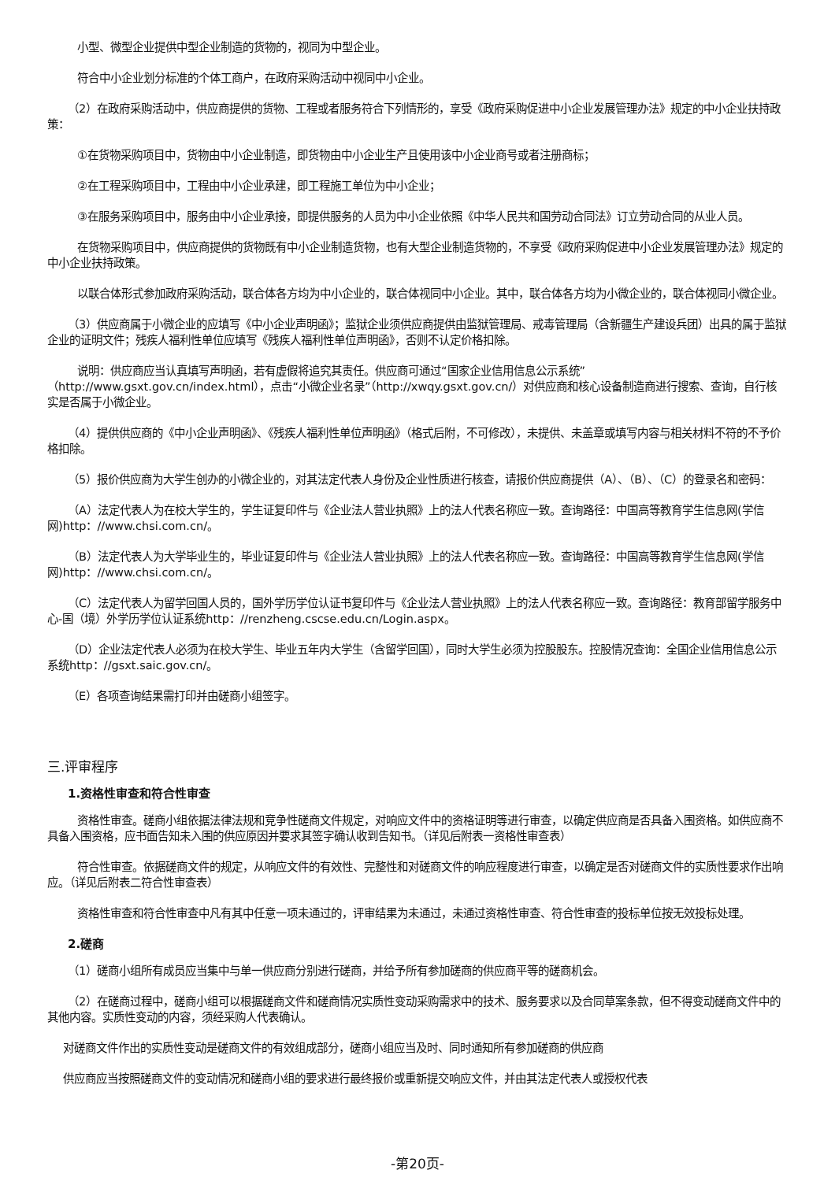小型、微型企业提供中型企业制造的货物的，视同为中型企业。
符合中小企业划分标准的个体工商户，在政府采购活动中视同中小企业。
（2）在政府采购活动中，供应商提供的货物、工程或者服务符合下列情形的，享受《政府采购促进中小企业发展管理办法》规定的中小企业扶持政策：
①在货物采购项目中，货物由中小企业制造，即货物由中小企业生产且使用该中小企业商号或者注册商标；
②在工程采购项目中，工程由中小企业承建，即工程施工单位为中小企业；
③在服务采购项目中，服务由中小企业承接，即提供服务的人员为中小企业依照《中华人民共和国劳动合同法》订立劳动合同的从业人员。
在货物采购项目中，供应商提供的货物既有中小企业制造货物，也有大型企业制造货物的，不享受《政府采购促进中小企业发展管理办法》规定的中小企业扶持政策。
以联合体形式参加政府采购活动，联合体各方均为中小企业的，联合体视同中小企业。其中，联合体各方均为小微企业的，联合体视同小微企业。
（3）供应商属于小微企业的应填写《中小企业声明函》；监狱企业须供应商提供由监狱管理局、戒毒管理局（含新疆生产建设兵团）出具的属于监狱企业的证明文件；残疾人福利性单位应填写《残疾人福利性单位声明函》，否则不认定价格扣除。
说明：供应商应当认真填写声明函，若有虚假将追究其责任。供应商可通过“国家企业信用信息公示系统”（http://www.gsxt.gov.cn/index.html），点击“小微企业名录”（http://xwqy.gsxt.gov.cn/）对供应商和核心设备制造商进行搜索、查询，自行核实是否属于小微企业。
（4）提供供应商的《中小企业声明函》、《残疾人福利性单位声明函》（格式后附，不可修改），未提供、未盖章或填写内容与相关材料不符的不予价格扣除。
（5）报价供应商为大学生创办的小微企业的，对其法定代表人身份及企业性质进行核查，请报价供应商提供（A）、（B）、（C）的登录名和密码：
（A）法定代表人为在校大学生的，学生证复印件与《企业法人营业执照》上的法人代表名称应一致。查询路径：中国高等教育学生信息网(学信网)http：//www.chsi.com.cn/。
（B）法定代表人为大学毕业生的，毕业证复印件与《企业法人营业执照》上的法人代表名称应一致。查询路径：中国高等教育学生信息网(学信网)http：//www.chsi.com.cn/。
（C）法定代表人为留学回国人员的，国外学历学位认证书复印件与《企业法人营业执照》上的法人代表名称应一致。查询路径：教育部留学服务中心-国（境）外学历学位认证系统http：//renzheng.cscse.edu.cn/Login.aspx。
（D）企业法定代表人必须为在校大学生、毕业五年内大学生（含留学回国），同时大学生必须为控股股东。控股情况查询：全国企业信用信息公示系统http：//gsxt.saic.gov.cn/。
（E）各项查询结果需打印并由磋商小组签字。
三.评审程序
1.资格性审查和符合性审查
资格性审查。磋商小组依据法律法规和竞争性磋商文件规定，对响应文件中的资格证明等进行审查，以确定供应商是否具备入围资格。如供应商不具备入围资格，应书面告知未入围的供应原因并要求其签字确认收到告知书。（详见后附表一资格性审查表）
符合性审查。依据磋商文件的规定，从响应文件的有效性、完整性和对磋商文件的响应程度进行审查，以确定是否对磋商文件的实质性要求作出响应。（详见后附表二符合性审查表）
资格性审查和符合性审查中凡有其中任意一项未通过的，评审结果为未通过，未通过资格性审查、符合性审查的投标单位按无效投标处理。
2.磋商
（1）磋商小组所有成员应当集中与单一供应商分别进行磋商，并给予所有参加磋商的供应商平等的磋商机会。
（2）在磋商过程中，磋商小组可以根据磋商文件和磋商情况实质性变动采购需求中的技术、服务要求以及合同草案条款，但不得变动磋商文件中的其他内容。实质性变动的内容，须经采购人代表确认。
对磋商文件作出的实质性变动是磋商文件的有效组成部分，磋商小组应当及时、同时通知所有参加磋商的供应商
供应商应当按照磋商文件的变动情况和磋商小组的要求进行最终报价或重新提交响应文件，并由其法定代表人或授权代表
-第20页-